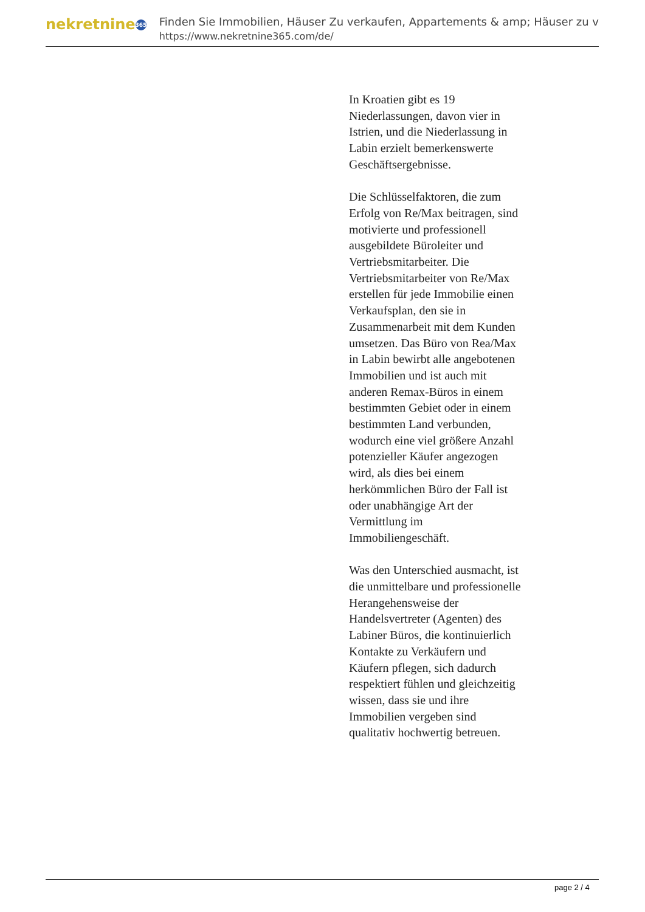nekretnine 365
Finden Sie Immobilien, Häuser Zu verkaufen, Appartements & amp; Häuser zu v
https://www.nekretnine365.com/de/
In Kroatien gibt es 19 Niederlassungen, davon vier in Istrien, und die Niederlassung in Labin erzielt bemerkenswerte Geschäftsergebnisse.
Die Schlüsselfaktoren, die zum Erfolg von Re/Max beitragen, sind motivierte und professionell ausgebildete Büroleiter und Vertriebsmitarbeiter. Die Vertriebsmitarbeiter von Re/Max erstellen für jede Immobilie einen Verkaufsplan, den sie in Zusammenarbeit mit dem Kunden umsetzen. Das Büro von Rea/Max in Labin bewirbt alle angebotenen Immobilien und ist auch mit anderen Remax-Büros in einem bestimmten Gebiet oder in einem bestimmten Land verbunden, wodurch eine viel größere Anzahl potenzieller Käufer angezogen wird, als dies bei einem herkömmlichen Büro der Fall ist oder unabhängige Art der Vermittlung im Immobiliengeschäft.
Was den Unterschied ausmacht, ist die unmittelbare und professionelle Herangehensweise der Handelsvertreter (Agenten) des Labiner Büros, die kontinuierlich Kontakte zu Verkäufern und Käufern pflegen, sich dadurch respektiert fühlen und gleichzeitig wissen, dass sie und ihre Immobilien vergeben sind qualitativ hochwertig betreuen.
page 2 / 4